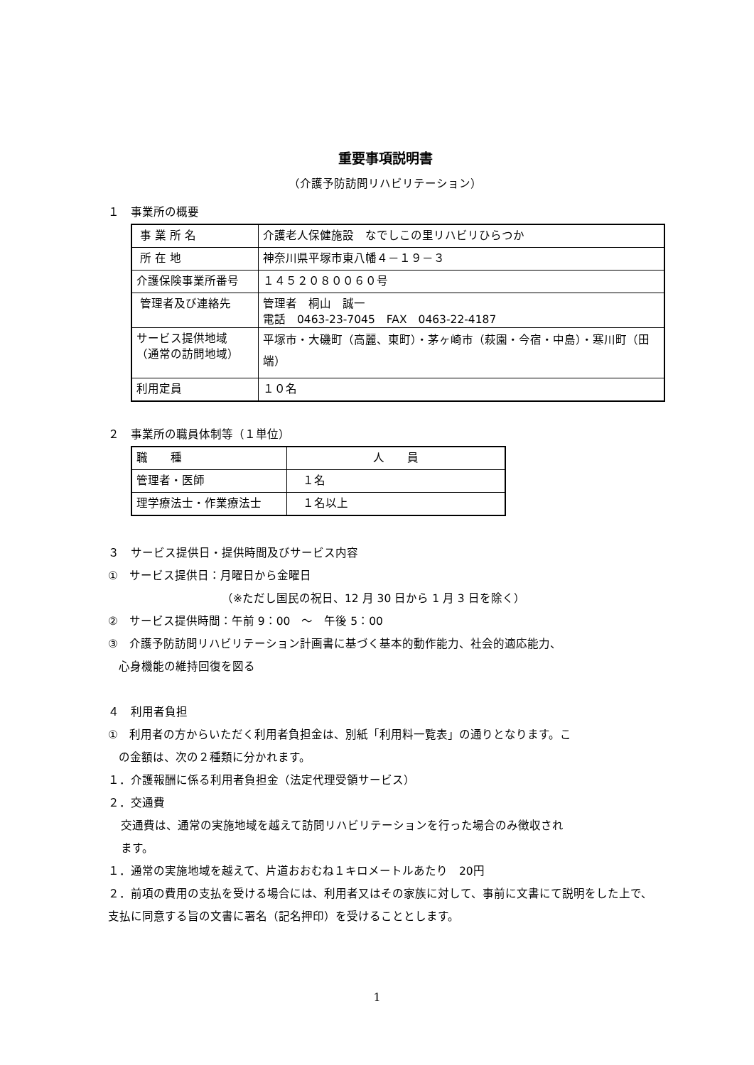重要事項説明書
（介護予防訪問リハビリテーション）
１　事業所の概要
| 事 業 所 名 | 介護老人保健施設 なでしこの里リハビリひらつか |
| 所 在 地 | 神奈川県平塚市東八幡４－１９－３ |
| 介護保険事業所番号 | １４５２０８００６０号 |
| 管理者及び連絡先 | 管理者 桐山 誠一 電話 0463-23-7045 FAX 0463-22-4187 |
| サービス提供地域 （通常の訪問地域） | 平塚市・大磯町（高麗、東町）・茅ヶ崎市（萩園・今宿・中島）・寒川町（田端） |
| 利用定員 | １０名 |
２　事業所の職員体制等（１単位）
| 職 種 | 人 員 |
| 管理者・医師 | １名 |
| 理学療法士・作業療法士 | １名以上 |
３　サービス提供日・提供時間及びサービス内容
①　サービス提供日：月曜日から金曜日
（※ただし国民の祝日、12 月 30 日から 1 月 3 日を除く）
②　サービス提供時間：午前 9：00　～　午後 5：00
③　介護予防訪問リハビリテーション計画書に基づく基本的動作能力、社会的適応能力、
心身機能の維持回復を図る
４　利用者負担
①　利用者の方からいただく利用者負担金は、別紙「利用料一覧表」の通りとなります。こ
の金額は、次の２種類に分かれます。
１．介護報酬に係る利用者負担金（法定代理受領サービス）
２．交通費
交通費は、通常の実施地域を越えて訪問リハビリテーションを行った場合のみ徴収され
ます。
１．通常の実施地域を越えて、片道おおむね１キロメートルあたり　20円
２．前項の費用の支払を受ける場合には、利用者又はその家族に対して、事前に文書にて説明をした上で、支払に同意する旨の文書に署名（記名押印）を受けることとします。
1